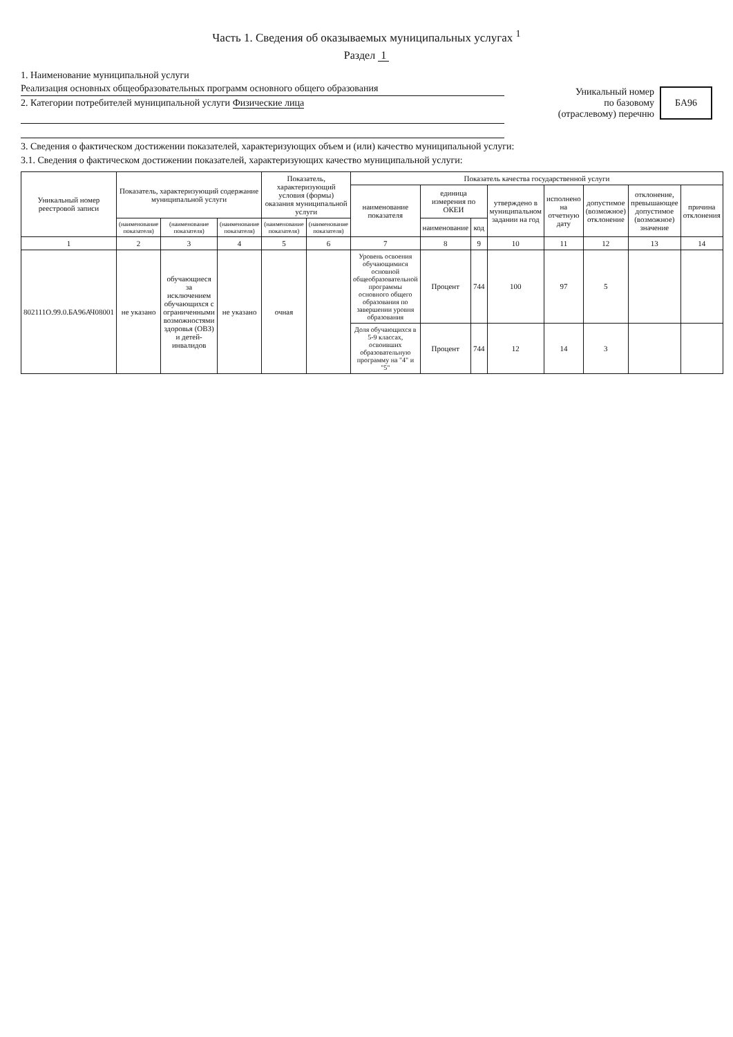Часть 1. Сведения об оказываемых муниципальных услугах <sup>1</sup>
Раздел 1
1. Наименование муниципальной услуги
Реализация основных общеобразовательных программ основного общего образования
2. Категории потребителей муниципальной услуги Физические лица
Уникальный номер
по базовому
(отраслевому) перечню
БА96
3. Сведения о фактическом достижении показателей, характеризующих объем и (или) качество муниципальной услуги:
3.1. Сведения о фактическом достижении показателей, характеризующих качество муниципальной услуги:
| Уникальный номер реестровой записи | Показатель, характеризующий содержание муниципальной услуги | | | Показатель, характеризующий условия (формы) оказания муниципальной услуги | | Показатель качества государственной услуги | | | | | | | |
| --- | --- | --- | --- | --- | --- | --- | --- | --- | --- | --- | --- | --- | --- |
| | | | | | | наименование показателя | единица измерения по ОКЕИ | | утверждено в муниципальном задании на год | исполнено на отчетную дату | допустимое (возможное) отклонение | отклонение, превышающее допустимое (возможное) значение | причина отклонения |
| | (наименование показателя) | (наименование показателя) | (наименование показателя) | (наименование показателя) | (наименование показателя) | | наименование | код | | | | | |
| 1 | 2 | 3 | 4 | 5 | 6 | 7 | 8 | 9 | 10 | 11 | 12 | 13 | 14 |
| 802111О.99.0.БА96АЧ08001 | не указано | обучающиеся за исключением обучающихся с ограниченными возможностями здоровья (ОВЗ) и детей-инвалидов | не указано | очная | | Уровень освоения обучающимися основной общеобразовательной программы основного общего образования по завершении уровня образования | Процент | 744 | 100 | 97 | 5 | | |
| | | | | | | Доля обучающихся в 5-9 классах, освоивших образовательную программу на "4" и "5" | Процент | 744 | 12 | 14 | 3 | | |